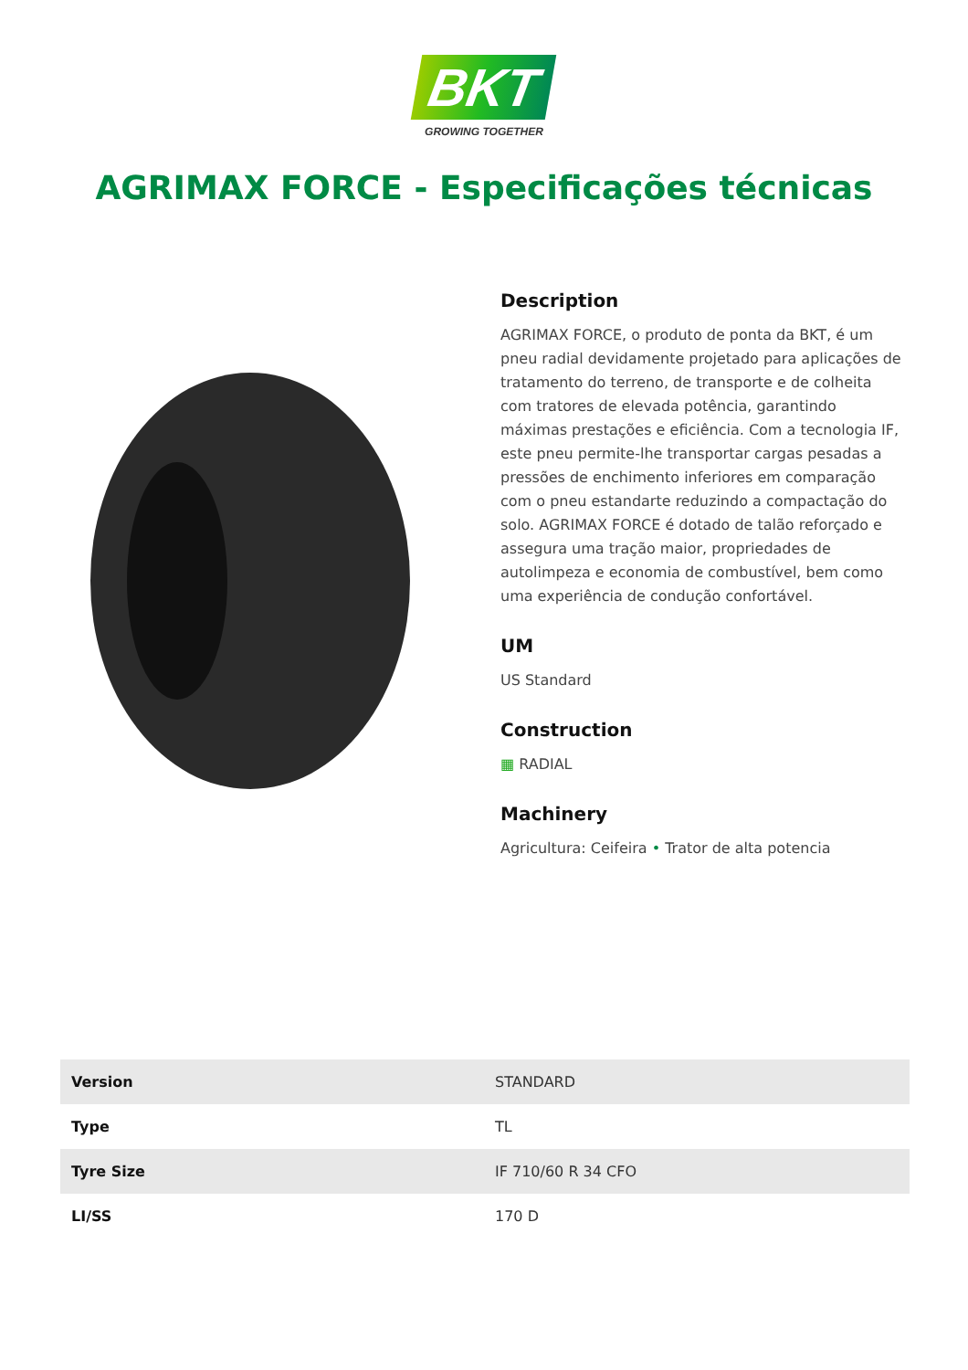BKT
GROWING TOGETHER
AGRIMAX FORCE - Especificações técnicas
Description
AGRIMAX FORCE, o produto de ponta da BKT, é um pneu radial devidamente projetado para aplicações de tratamento do terreno, de transporte e de colheita com tratores de elevada potência, garantindo máximas prestações e eficiência. Com a tecnologia IF, este pneu permite-lhe transportar cargas pesadas a pressões de enchimento inferiores em comparação com o pneu estandarte reduzindo a compactação do solo. AGRIMAX FORCE é dotado de talão reforçado e assegura uma tração maior, propriedades de autolimpeza e economia de combustível, bem como uma experiência de condução confortável.
UM
US Standard
Construction
▦ RADIAL
Machinery
Agricultura: Ceifeira • Trator de alta potencia
| Version | STANDARD |
| Type | TL |
| Tyre Size | IF 710/60 R 34 CFO |
| LI/SS | 170 D |